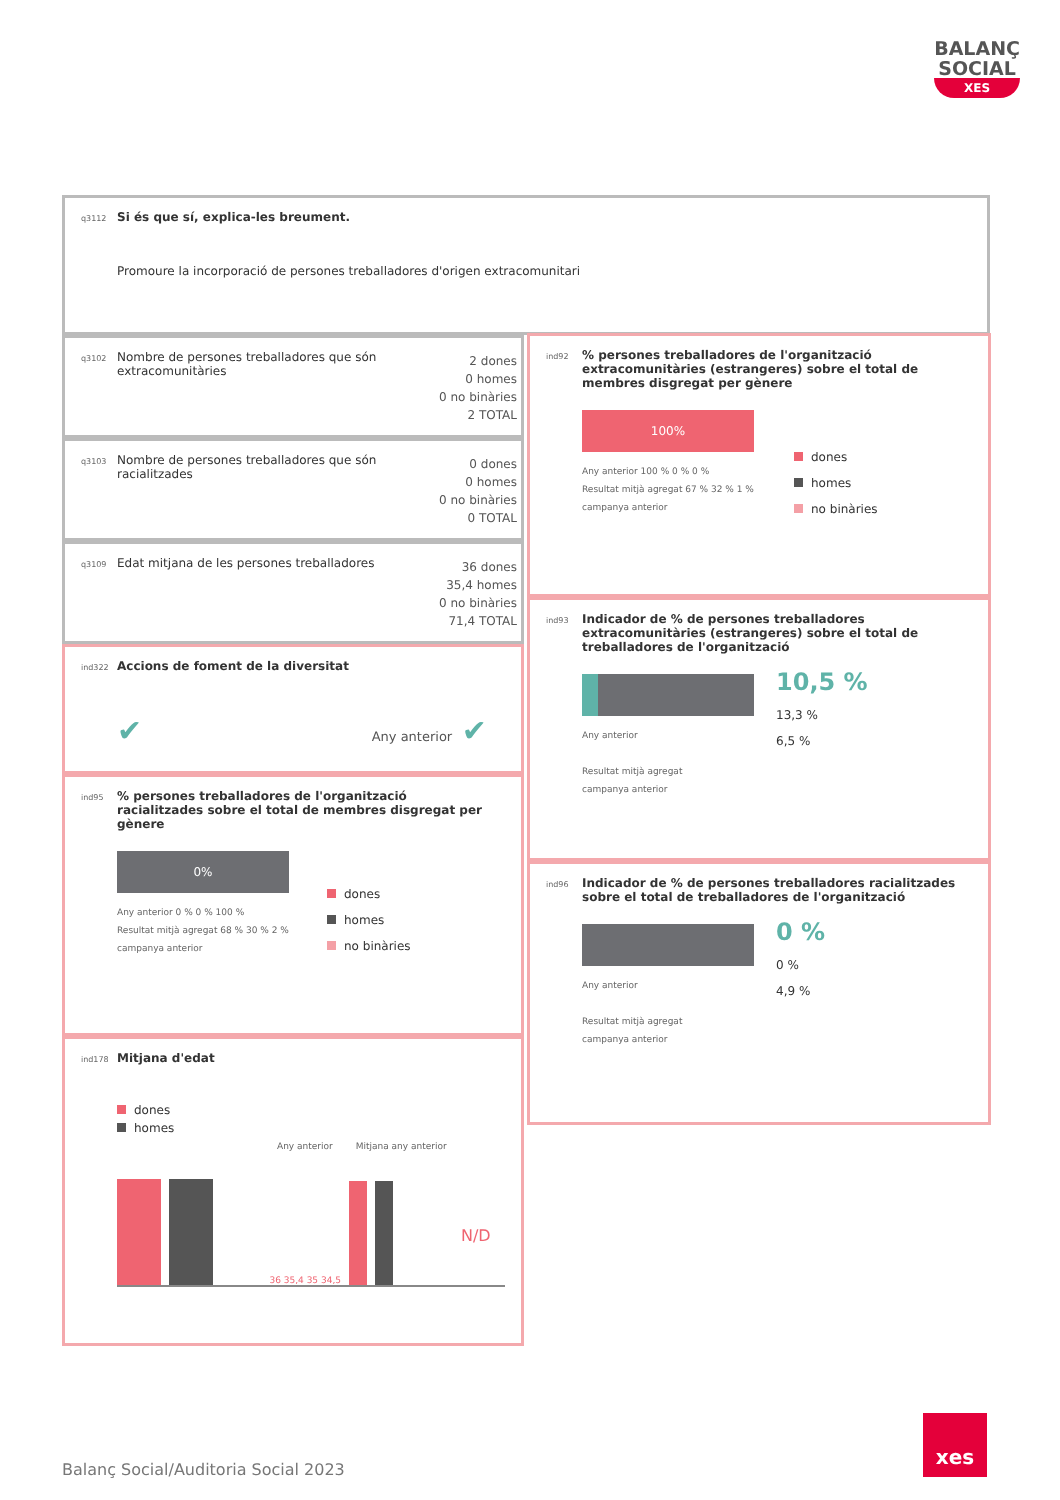BALANÇ
SOCIAL
XES
q3112 Si és que sí, explica-les breument.
Promoure la incorporació de persones treballadores d'origen extracomunitari
q3102 Nombre de persones treballadores que són extracomunitàries
2 dones
0 homes
0 no binàries
2 TOTAL
q3103 Nombre de persones treballadores que són racialitzades
0 dones
0 homes
0 no binàries
0 TOTAL
q3109 Edat mitjana de les persones treballadores
36 dones
35,4 homes
0 no binàries
71,4 TOTAL
ind322 Accions de foment de la diversitat
✔ Any anterior ✔
ind95% persones treballadores de l'organització racialitzades sobre el total de membres disgregat per gènere
0%
Any anterior 0 % 0 % 100 %
Resultat mitjà agregat 68 % 30 % 2 %
campanya anterior
dones
homes
no binàries
ind178 Mitjana d'edat
dones
homes
Any anterior Mitjana any anterior
36 35,4 35 34,5
N/D
ind92% persones treballadores de l'organització extracomunitàries (estrangeres) sobre el total de membres disgregat per gènere
100%
Any anterior 100 % 0 % 0 %
Resultat mitjà agregat 67 % 32 % 1 %
campanya anterior
dones
homes
no binàries
ind93 Indicador de % de persones treballadores extracomunitàries (estrangeres) sobre el total de treballadores de l'organització
Any anterior
Resultat mitjà agregat
campanya anterior
10,5 %
13,3 %
6,5 %
ind96 Indicador de % de persones treballadores racialitzades sobre el total de treballadores de l'organització
Any anterior
Resultat mitjà agregat
campanya anterior
0 %
0 %
4,9 %
Balanç Social/Auditoria Social 2023
xes